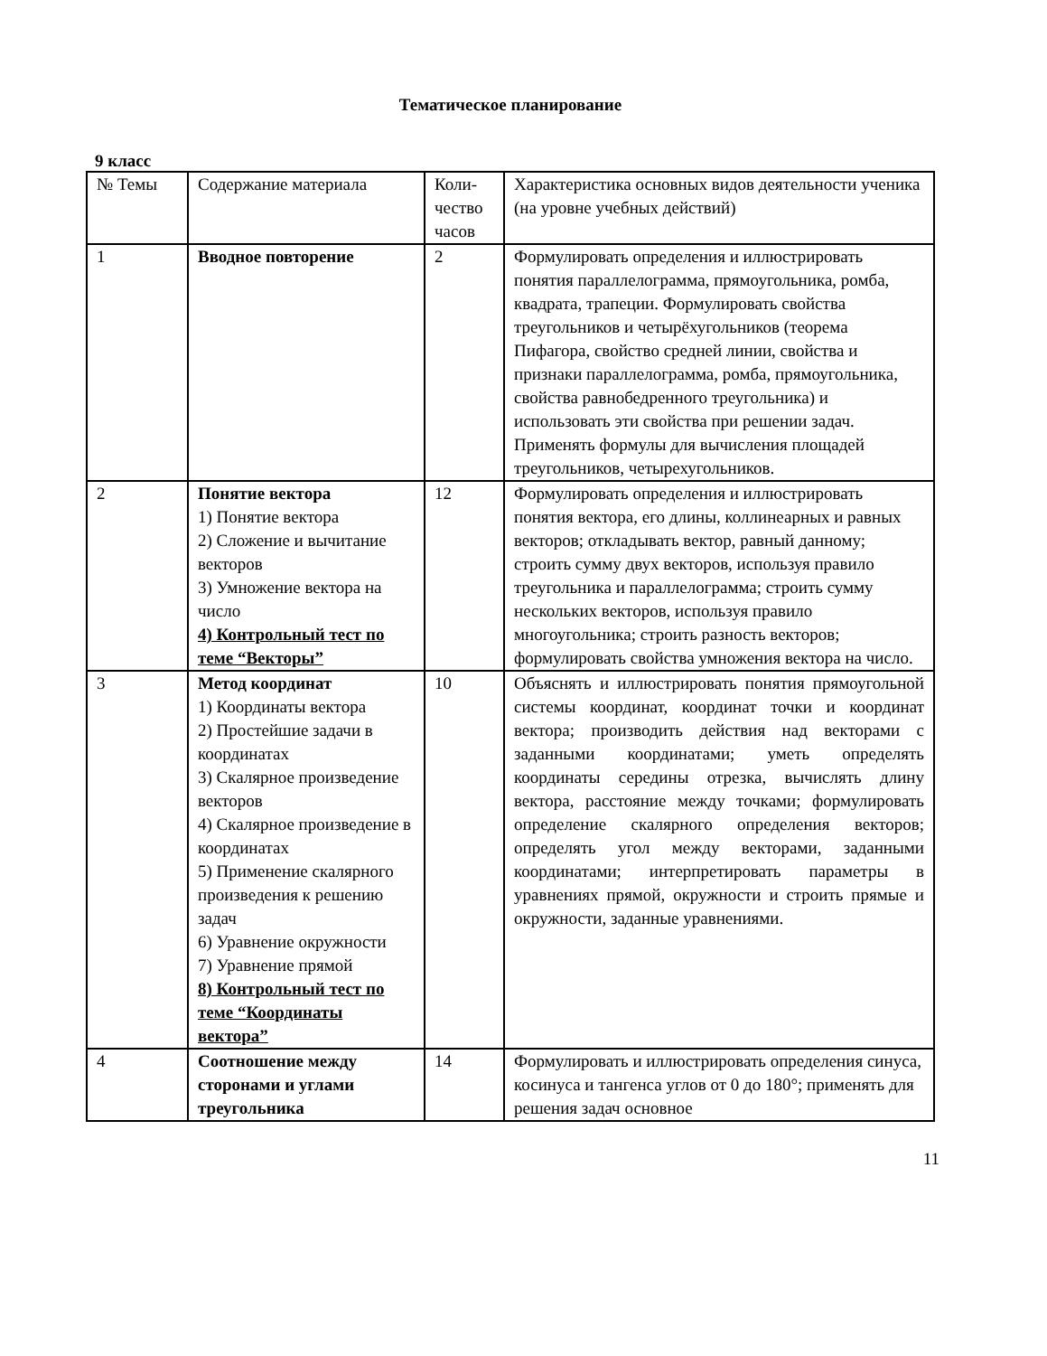Тематическое планирование
9 класс
| № Темы | Содержание материала | Коли-чество часов | Характеристика основных видов деятельности ученика (на уровне учебных действий) |
| 1 | Вводное повторение | 2 | Формулировать определения и иллюстрировать понятия параллелограмма, прямоугольника, ромба, квадрата, трапеции. Формулировать свойства треугольников и четырёхугольников (теорема Пифагора, свойство средней линии, свойства и признаки параллелограмма, ромба, прямоугольника, свойства равнобедренного треугольника) и использовать эти свойства при решении задач. Применять формулы для вычисления площадей треугольников, четырехугольников. |
| 2 | Понятие вектора 1) Понятие вектора 2) Сложение и вычитание векторов 3) Умножение вектора на число 4) Контрольный тест по теме “Векторы” | 12 | Формулировать определения и иллюстрировать понятия вектора, его длины, коллинеарных и равных векторов; откладывать вектор, равный данному; строить сумму двух векторов, используя правило треугольника и параллелограмма; строить сумму нескольких векторов, используя правило многоугольника; строить разность векторов; формулировать свойства умножения вектора на число. |
| 3 | Метод координат 1) Координаты вектора 2) Простейшие задачи в координатах 3) Скалярное произведение векторов 4) Скалярное произведение в координатах 5) Применение скалярного произведения к решению задач 6) Уравнение окружности 7) Уравнение прямой 8) Контрольный тест по теме “Координаты вектора” | 10 | Объяснять и иллюстрировать понятия прямоугольной системы координат, координат точки и координат вектора; производить действия над векторами с заданными координатами; уметь определять координаты середины отрезка, вычислять длину вектора, расстояние между точками; формулировать определение скалярного определения векторов; определять угол между векторами, заданными координатами; интерпретировать параметры в уравнениях прямой, окружности и строить прямые и окружности, заданные уравнениями. |
| 4 | Соотношение между сторонами и углами треугольника | 14 | Формулировать и иллюстрировать определения синуса, косинуса и тангенса углов от 0 до 180°; применять для решения задач основное |
11